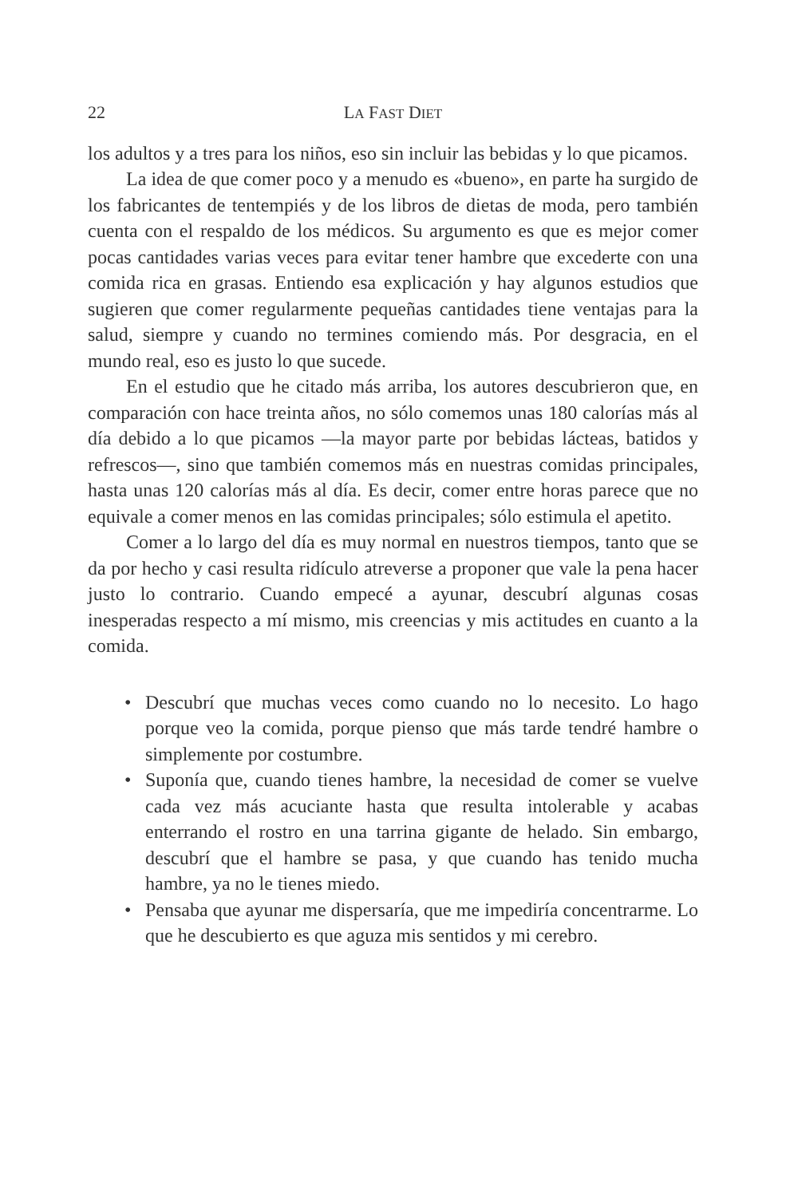22 LA FAST DIET
los adultos y a tres para los niños, eso sin incluir las bebidas y lo que picamos.
La idea de que comer poco y a menudo es «bueno», en parte ha surgido de los fabricantes de tentempiés y de los libros de dietas de moda, pero también cuenta con el respaldo de los médicos. Su argumento es que es mejor comer pocas cantidades varias veces para evitar tener hambre que excederte con una comida rica en grasas. Entiendo esa explicación y hay algunos estudios que sugieren que comer regularmente pequeñas cantidades tiene ventajas para la salud, siempre y cuando no termines comiendo más. Por desgracia, en el mundo real, eso es justo lo que sucede.
En el estudio que he citado más arriba, los autores descubrieron que, en comparación con hace treinta años, no sólo comemos unas 180 calorías más al día debido a lo que picamos —la mayor parte por bebidas lácteas, batidos y refrescos—, sino que también comemos más en nuestras comidas principales, hasta unas 120 calorías más al día. Es decir, comer entre horas parece que no equivale a comer menos en las comidas principales; sólo estimula el apetito.
Comer a lo largo del día es muy normal en nuestros tiempos, tanto que se da por hecho y casi resulta ridículo atreverse a proponer que vale la pena hacer justo lo contrario. Cuando empecé a ayunar, descubrí algunas cosas inesperadas respecto a mí mismo, mis creencias y mis actitudes en cuanto a la comida.
• Descubrí que muchas veces como cuando no lo necesito. Lo hago porque veo la comida, porque pienso que más tarde tendré hambre o simplemente por costumbre.
• Suponía que, cuando tienes hambre, la necesidad de comer se vuelve cada vez más acuciante hasta que resulta intolerable y acabas enterrando el rostro en una tarrina gigante de helado. Sin embargo, descubrí que el hambre se pasa, y que cuando has tenido mucha hambre, ya no le tienes miedo.
• Pensaba que ayunar me dispersaría, que me impediría concentrarme. Lo que he descubierto es que aguza mis sentidos y mi cerebro.